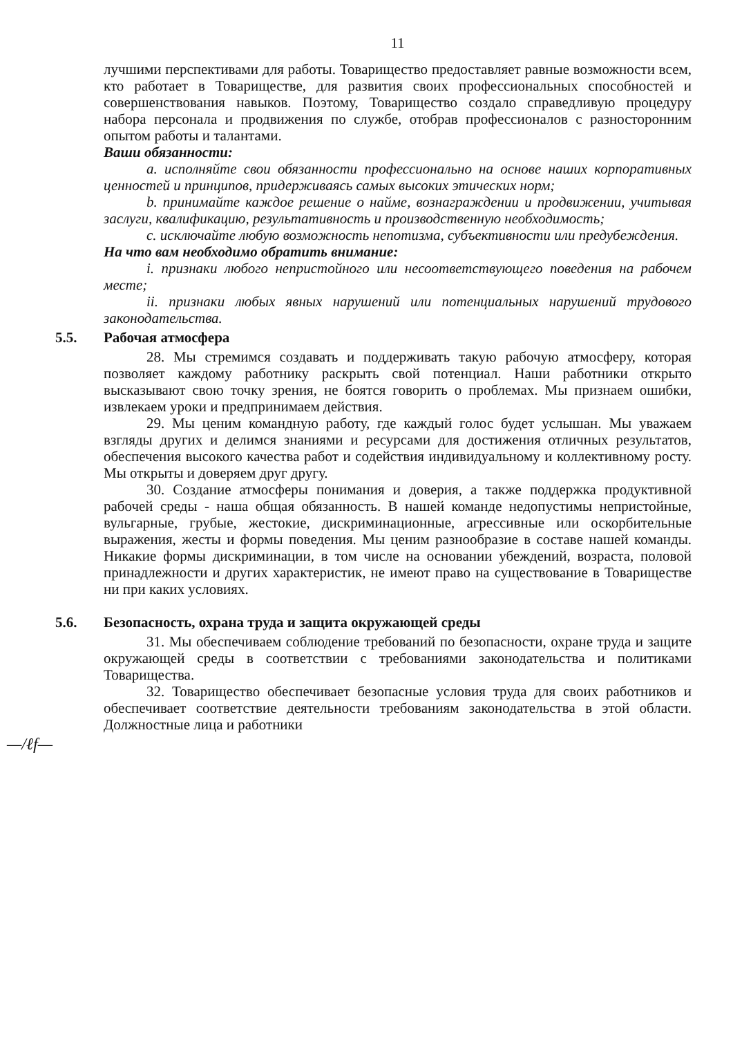11
лучшими перспективами для работы. Товарищество предоставляет равные возможности всем, кто работает в Товариществе, для развития своих профессиональных способностей и совершенствования навыков. Поэтому, Товарищество создало справедливую процедуру набора персонала и продвижения по службе, отобрав профессионалов с разносторонним опытом работы и талантами.
Ваши обязанности:
a. исполняйте свои обязанности профессионально на основе наших корпоративных ценностей и принципов, придерживаясь самых высоких этических норм;
b. принимайте каждое решение о найме, вознаграждении и продвижении, учитывая заслуги, квалификацию, результативность и производственную необходимость;
c. исключайте любую возможность непотизма, субъективности или предубеждения.
На что вам необходимо обратить внимание:
i. признаки любого непристойного или несоответствующего поведения на рабочем месте;
ii. признаки любых явных нарушений или потенциальных нарушений трудового законодательства.
5.5. Рабочая атмосфера
28. Мы стремимся создавать и поддерживать такую рабочую атмосферу, которая позволяет каждому работнику раскрыть свой потенциал. Наши работники открыто высказывают свою точку зрения, не боятся говорить о проблемах. Мы признаем ошибки, извлекаем уроки и предпринимаем действия.
29. Мы ценим командную работу, где каждый голос будет услышан. Мы уважаем взгляды других и делимся знаниями и ресурсами для достижения отличных результатов, обеспечения высокого качества работ и содействия индивидуальному и коллективному росту. Мы открыты и доверяем друг другу.
30. Создание атмосферы понимания и доверия, а также поддержка продуктивной рабочей среды - наша общая обязанность. В нашей команде недопустимы непристойные, вульгарные, грубые, жестокие, дискриминационные, агрессивные или оскорбительные выражения, жесты и формы поведения. Мы ценим разнообразие в составе нашей команды. Никакие формы дискриминации, в том числе на основании убеждений, возраста, половой принадлежности и других характеристик, не имеют право на существование в Товариществе ни при каких условиях.
5.6. Безопасность, охрана труда и защита окружающей среды
31. Мы обеспечиваем соблюдение требований по безопасности, охране труда и защите окружающей среды в соответствии с требованиями законодательства и политиками Товарищества.
32. Товарищество обеспечивает безопасные условия труда для своих работников и обеспечивает соответствие деятельности требованиям законодательства в этой области. Должностные лица и работники
—/ℓf—